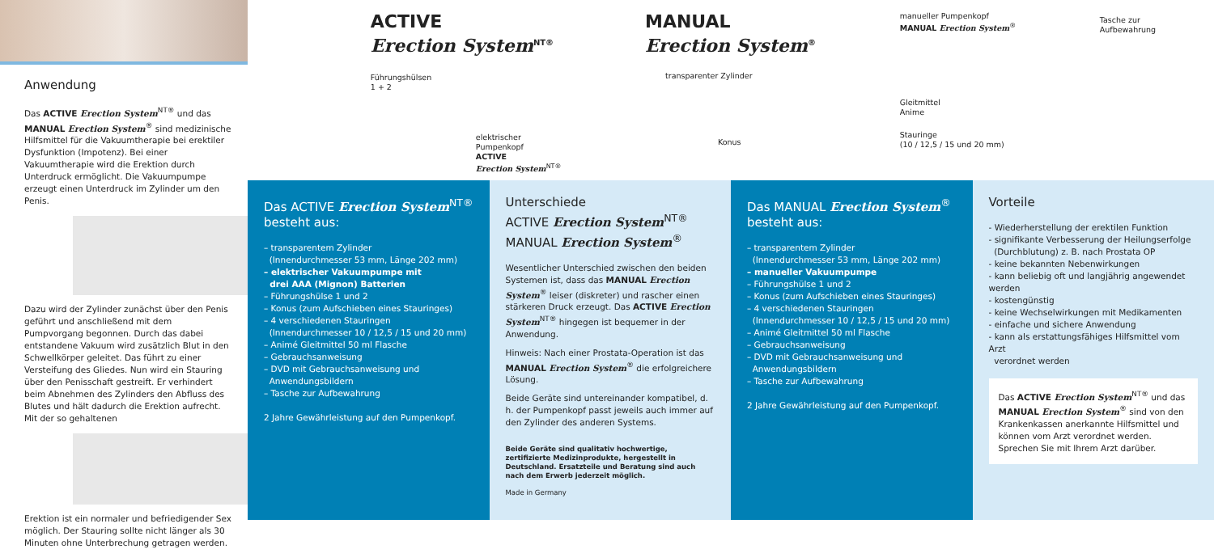Anwendung
Das ACTIVE Erection System<sup>NT®</sup> und das MANUAL Erection System<sup>®</sup> sind medizinische Hilfsmittel für die Vakuumtherapie bei erektiler Dysfunktion (Impotenz). Bei einer Vakuumtherapie wird die Erektion durch Unterdruck ermöglicht. Die Vakuumpumpe erzeugt einen Unterdruck im Zylinder um den Penis.
Dazu wird der Zylinder zunächst über den Penis geführt und anschließend mit dem Pumpvorgang begonnen. Durch das dabei entstandene Vakuum wird zusätzlich Blut in den Schwellkörper geleitet. Das führt zu einer Versteifung des Gliedes. Nun wird ein Stauring über den Penisschaft gestreift. Er verhindert beim Abnehmen des Zylinders den Abfluss des Blutes und hält dadurch die Erektion aufrecht. Mit der so gehaltenen
Erektion ist ein normaler und befriedigender Sex möglich. Der Stauring sollte nicht länger als 30 Minuten ohne Unterbrechung getragen werden.
ACTIVE
Erection System<sup>NT®</sup>
Führungshülsen
1 + 2
elektrischer
Pumpenkopf
ACTIVE
Erection System<sup>NT®</sup>
MANUAL
Erection System<sup>®</sup>
transparenter Zylinder
Konus
manueller Pumpenkopf
MANUAL Erection System<sup>®</sup>
Gleitmittel
Anime
Stauringe
(10 / 12,5 / 15 und 20 mm)
Tasche zur
Aufbewahrung
Das ACTIVE Erection System<sup>NT®</sup>
besteht aus:
– transparentem Zylinder
(Innendurchmesser 53 mm, Länge 202 mm)
– elektrischer Vakuumpumpe mit
drei AAA (Mignon) Batterien
– Führungshülse 1 und 2
– Konus (zum Aufschieben eines Stauringes)
– 4 verschiedenen Stauringen
(Innendurchmesser 10 / 12,5 / 15 und 20 mm)
– Animé Gleitmittel 50 ml Flasche
– Gebrauchsanweisung
– DVD mit Gebrauchsanweisung und
Anwendungsbildern
– Tasche zur Aufbewahrung
2 Jahre Gewährleistung auf den Pumpenkopf.
Unterschiede
ACTIVE Erection System<sup>NT®</sup>
MANUAL Erection System<sup>®</sup>
Wesentlicher Unterschied zwischen den beiden Systemen ist, dass das MANUAL Erection System<sup>®</sup> leiser (diskreter) und rascher einen stärkeren Druck erzeugt. Das ACTIVE Erection System<sup>NT®</sup> hingegen ist bequemer in der Anwendung.
Hinweis: Nach einer Prostata-Operation ist das MANUAL Erection System<sup>®</sup> die erfolgreichere Lösung.
Beide Geräte sind untereinander kompatibel, d. h. der Pumpenkopf passt jeweils auch immer auf den Zylinder des anderen Systems.
Beide Geräte sind qualitativ hochwertige, zertifizierte Medizinprodukte, hergestellt in Deutschland. Ersatzteile und Beratung sind auch nach dem Erwerb jederzeit möglich.
Made in Germany
Das MANUAL Erection System<sup>®</sup>
besteht aus:
– transparentem Zylinder
(Innendurchmesser 53 mm, Länge 202 mm)
– manueller Vakuumpumpe
– Führungshülse 1 und 2
– Konus (zum Aufschieben eines Stauringes)
– 4 verschiedenen Stauringen
(Innendurchmesser 10 / 12,5 / 15 und 20 mm)
– Animé Gleitmittel 50 ml Flasche
– Gebrauchsanweisung
– DVD mit Gebrauchsanweisung und
Anwendungsbildern
– Tasche zur Aufbewahrung
2 Jahre Gewährleistung auf den Pumpenkopf.
Vorteile
- Wiederherstellung der erektilen Funktion
- signifikante Verbesserung der Heilungserfolge
(Durchblutung) z. B. nach Prostata OP
- keine bekannten Nebenwirkungen
- kann beliebig oft und langjährig angewendet werden
- kostengünstig
- keine Wechselwirkungen mit Medikamenten
- einfache und sichere Anwendung
- kann als erstattungsfähiges Hilfsmittel vom Arzt
verordnet werden
Das ACTIVE Erection System<sup>NT®</sup> und das MANUAL Erection System<sup>®</sup> sind von den Krankenkassen anerkannte Hilfsmittel und können vom Arzt verordnet werden.
Sprechen Sie mit Ihrem Arzt darüber.